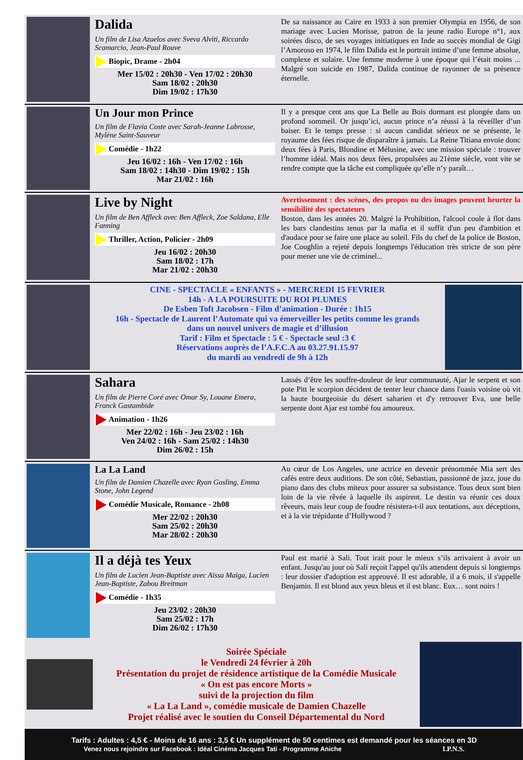Dalida
Un film de Lisa Azuelos avec Sveva Alviti, Riccardo Scamarcio, Jean-Paul Rouve
Biopic, Drame - 2h04
Mer 15/02 : 20h30 - Ven 17/02 : 20h30
Sam 18/02 : 20h30
Dim 19/02 : 17h30
De sa naissance au Caire en 1933 à son premier Olympia en 1956, de son mariage avec Lucien Morisse, patron de la jeune radio Europe n°1, aux soirées disco, de ses voyages initiatiques en Inde au succès mondial de Gigi l’Amoroso en 1974, le film Dalida est le portrait intime d’une femme absolue, complexe et solaire. Une femme moderne à une époque qui l’était moins ... Malgré son suicide en 1987, Dalida continue de rayonner de sa présence éternelle.
Un Jour mon Prince
Un film de Flavia Coste avec Sarah-Jeanne Labrosse, Mylène Saint-Sauveur
Comédie - 1h22
Jeu 16/02 : 16h - Ven 17/02 : 16h
Sam 18/02 : 14h30 - Dim 19/02 : 15h
Mar 21/02 : 16h
Il y a presque cent ans que La Belle au Bois dormant est plongée dans un profond sommeil. Or jusqu’ici, aucun prince n’a réussi à la réveiller d’un baiser. Et le temps presse : si aucun candidat sérieux ne se présente, le royaume des fées risque de disparaître à jamais. La Reine Titiana envoie donc deux fées à Paris, Blondine et Mélusine, avec une mission spéciale : trouver l’homme idéal. Mais nos deux fées, propulsées au 21ème siècle, vont vite se rendre compte que la tâche est compliquée qu’elle n’y paraît…
Live by Night
Un film de Ben Affleck avec Ben Affleck, Zoe Saldana, Elle Fanning
Thriller, Action, Policier - 2h09
Jeu 16/02 : 20h30
Sam 18/02 : 17h
Mar 21/02 : 20h30
Avertissement : des scènes, des propos ou des images peuvent heurter la sensibilité des spectateurs
Boston, dans les années 20. Malgré la Prohibition, l'alcool coule à flot dans les bars clandestins tenus par la mafia et il suffit d'un peu d'ambition et d'audace pour se faire une place au soleil. Fils du chef de la police de Boston, Joe Coughlin a rejeté depuis longtemps l'éducation très stricte de son père pour mener une vie de criminel...
CINE - SPECTACLE « ENFANTS » - MERCREDI 15 FEVRIER
14h - A LA POURSUITE DU ROI PLUMES
De Esben Toft Jacobsen - Film d’animation - Durée : 1h15
16h - Spectacle de Laurent l’Automate qui va émerveiller les petits comme les grands
dans un nouvel univers de magie et d’illusion
Tarif : Film et Spectacle : 5 € - Spectacle seul :3 €
Réservations auprès de l’A.F.C.A au 03.27.91.15.97
du mardi au vendredi de 9h à 12h
Sahara
Un film de Pierre Coré avec Omar Sy, Louane Emera, Franck Gastambide
Animation - 1h26
Mer 22/02 : 16h - Jeu 23/02 : 16h
Ven 24/02 : 16h - Sam 25/02 : 14h30
Dim 26/02 : 15h
Lassés d’être les souffre-douleur de leur communauté, Ajar le serpent et son pote Pitt le scorpion décident de tenter leur chance dans l'oasis voisine où vit la haute bourgeoisie du désert saharien et d'y retrouver Eva, une belle serpente dont Ajar est tombé fou amoureux.
La La Land
Un film de Damien Chazelle avec Ryan Gosling, Emma Stone, John Legend
Comédie Musicale, Romance - 2h08
Mer 22/02 : 20h30
Sam 25/02 : 20h30
Mar 28/02 : 20h30
Au cœur de Los Angeles, une actrice en devenir prénommée Mia sert des cafés entre deux auditions. De son côté, Sebastian, passionné de jazz, joue du piano dans des clubs miteux pour assurer sa subsistance. Tous deux sont bien loin de la vie rêvée à laquelle ils aspirent. Le destin va réunir ces doux rêveurs, mais leur coup de foudre résistera-t-il aux tentations, aux déceptions, et à la vie trépidante d’Hollywood ?
Il a déjà tes Yeux
Un film de Lucien Jean-Baptiste avec Aïssa Maïga, Lucien Jean-Baptiste, Zabou Breitman
Comédie - 1h35
Jeu 23/02 : 20h30
Sam 25/02 : 17h
Dim 26/02 : 17h30
Paul est marié à Sali. Tout irait pour le mieux s’ils arrivaient à avoir un enfant. Jusqu'au jour où Sali reçoit l'appel qu'ils attendent depuis si longtemps : leur dossier d'adoption est approuvé. Il est adorable, il a 6 mois, il s'appelle Benjamin. Il est blond aux yeux bleus et il est blanc. Eux… sont noirs !
Soirée Spéciale
le Vendredi 24 février à 20h
Présentation du projet de résidence artistique de la Comédie Musicale
« On est pas encore Morts »
suivi de la projection du film
« La La Land », comédie musicale de Damien Chazelle
Projet réalisé avec le soutien du Conseil Départemental du Nord
Tarifs : Adultes : 4,5 € - Moins de 16 ans : 3,5 € Un supplément de 50 centimes est demandé pour les séances en 3D
Venez nous rejoindre sur Facebook : Idéal Cinéma Jacques Tati - Programme Aniche I.P.N.S.